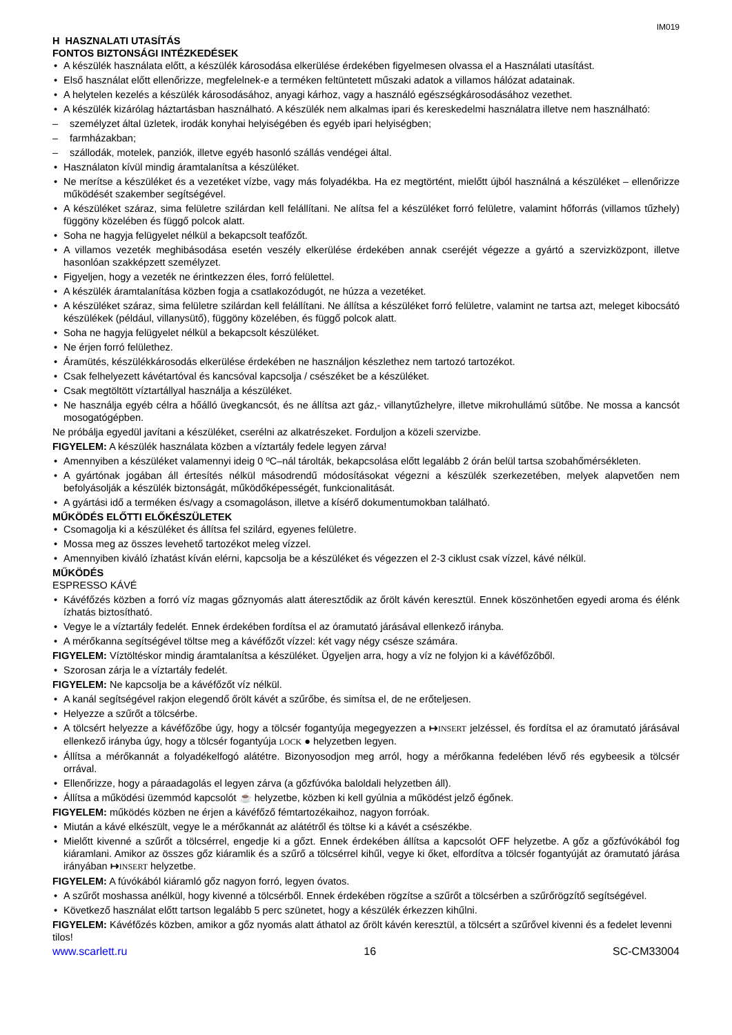IM019
H HASZNALATI UTASÍTÁS
FONTOS BIZTONSÁGI INTÉZKEDÉSEK
A készülék használata előtt, a készülék károsodása elkerülése érdekében figyelmesen olvassa el a Használati utasítást.
Első használat előtt ellenőrizze, megfelelnek-e a terméken feltüntetett műszaki adatok a villamos hálózat adatainak.
A helytelen kezelés a készülék károsodásához, anyagi kárhoz, vagy a használó egészségkárosodásához vezethet.
A készülék kizárólag háztartásban használható. A készülék nem alkalmas ipari és kereskedelmi használatra illetve nem használható:
személyzet által üzletek, irodák konyhai helyiségében és egyéb ipari helyiségben;
farmházakban;
szállodák, motelek, panziók, illetve egyéb hasonló szállás vendégei által.
Használaton kívül mindig áramtalanítsa a készüléket.
Ne merítse a készüléket és a vezetéket vízbe, vagy más folyadékba. Ha ez megtörtént, mielőtt újból használná a készüléket – ellenőrizze működését szakember segítségével.
A készüléket száraz, sima felületre szilárdan kell felállítani. Ne alítsa fel a készüléket forró felületre, valamint hőforrás (villamos tűzhely) függöny közelében és függő polcok alatt.
Soha ne hagyja felügyelet nélkül a bekapcsolt teafőzőt.
A villamos vezeték meghibásodása esetén veszély elkerülése érdekében annak cseréjét végezze a gyártó a szervizközpont, illetve hasonlóan szakképzett személyzet.
Figyeljen, hogy a vezeték ne érintkezzen éles, forró felülettel.
A készülék áramtalanítása közben fogja a csatlakozódugót, ne húzza a vezetéket.
A készüléket száraz, sima felületre szilárdan kell felállítani. Ne állítsa a készüléket forró felületre, valamint ne tartsa azt, meleget kibocsátó készülékek (például, villanysütő), függöny közelében, és függő polcok alatt.
Soha ne hagyja felügyelet nélkül a bekapcsolt készüléket.
Ne érjen forró felülethez.
Áramütés, készülékkárosodás elkerülése érdekében ne használjon készlethez nem tartozó tartozékot.
Csak felhelyezett kávétartóval és kancsóval kapcsolja / csészéket be a készüléket.
Csak megtöltött víztartállyal használja a készüléket.
Ne használja egyéb célra a hőálló üvegkancsót, és ne állítsa azt gáz,- villanytűzhelyre, illetve mikrohullámú sütőbe. Ne mossa a kancsót mosogatógépben.
Ne próbálja egyedül javítani a készüléket, cserélni az alkatrészeket. Forduljon a közeli szervizbe.
FIGYELEM: A készülék használata közben a víztartály fedele legyen zárva!
Amennyiben a készüléket valamennyi ideig 0 ºC–nál tárolták, bekapcsolása előtt legalább 2 órán belül tartsa szobahőmérsékleten.
A gyártónak jogában áll értesítés nélkül másodrendű módosításokat végezni a készülék szerkezetében, melyek alapvetően nem befolyásolják a készülék biztonságát, működőképességét, funkcionalitását.
A gyártási idő a terméken és/vagy a csomagoláson, illetve a kísérő dokumentumokban található.
MŰKÖDÉS ELŐTTI ELŐKÉSZÜLETEK
Csomagolja ki a készüléket és állítsa fel szilárd, egyenes felületre.
Mossa meg az összes levehető tartozékot meleg vízzel.
Amennyiben kiváló ízhatást kíván elérni, kapcsolja be a készüléket és végezzen el 2-3 ciklust csak vízzel, kávé nélkül.
MŰKÖDÉS
ESPRESSO KÁVÉ
Kávéfőzés közben a forró víz magas gőznyomás alatt áteresztődik az őrölt kávén keresztül. Ennek köszönhetően egyedi aroma és élénk ízhatás biztosítható.
Vegye le a víztartály fedelét. Ennek érdekében fordítsa el az óramutató járásával ellenkező irányba.
A mérőkanna segítségével töltse meg a kávéfőzőt vízzel: két vagy négy csésze számára.
FIGYELEM: Víztöltéskor mindig áramtalanítsa a készüléket. Ügyeljen arra, hogy a víz ne folyjon ki a kávéfőzőből.
Szorosan zárja le a víztartály fedelét.
FIGYELEM: Ne kapcsolja be a kávéfőzőt víz nélkül.
A kanál segítségével rakjon elegendő őrölt kávét a szűrőbe, és simítsa el, de ne erőteljesen.
Helyezze a szűrőt a tölcsérbe.
A tölcsért helyezze a kávéfőzőbe úgy, hogy a tölcsér fogantyúja megegyezzen a ↦INSERT jelzéssel, és fordítsa el az óramutató járásával ellenkező irányba úgy, hogy a tölcsér fogantyúja LOCK ● helyzetben legyen.
Állítsa a mérőkannát a folyadékelfogó alátétre. Bizonyosodjon meg arról, hogy a mérőkanna fedelében lévő rés egybeesik a tölcsér orrával.
Ellenőrizze, hogy a páraadagolás el legyen zárva (a gőzfúvóka baloldali helyzetben áll).
Állítsa a működési üzemmód kapcsolót ☕ helyzetbe, közben ki kell gyúlnia a működést jelző égőnek.
FIGYELEM: működés közben ne érjen a kávéfőző fémtartozékaihoz, nagyon forróak.
Miután a kávé elkészült, vegye le a mérőkannát az alátétről és töltse ki a kávét a csészékbe.
Mielőtt kivenné a szűrőt a tölcsérrel, engedje ki a gőzt. Ennek érdekében állítsa a kapcsolót OFF helyzetbe. A gőz a gőzfúvókából fog kiáramlani. Amikor az összes gőz kiáramlik és a szűrő a tölcsérrel kihűl, vegye ki őket, elfordítva a tölcsér fogantyúját az óramutató járása irányában ↦INSERT helyzetbe.
FIGYELEM: A fúvókából kiáramló gőz nagyon forró, legyen óvatos.
A szűrőt moshassa anélkül, hogy kivenné a tölcsérből. Ennek érdekében rögzítse a szűrőt a tölcsérben a szűrőrögzítő segítségével.
Következő használat előtt tartson legalább 5 perc szünetet, hogy a készülék érkezzen kihűlni.
FIGYELEM: Kávéfőzés közben, amikor a gőz nyomás alatt áthatol az őrölt kávén keresztül, a tölcsért a szűrővel kivenni és a fedelet levenni tilos!
www.scarlett.ru 16 SC-CM33004